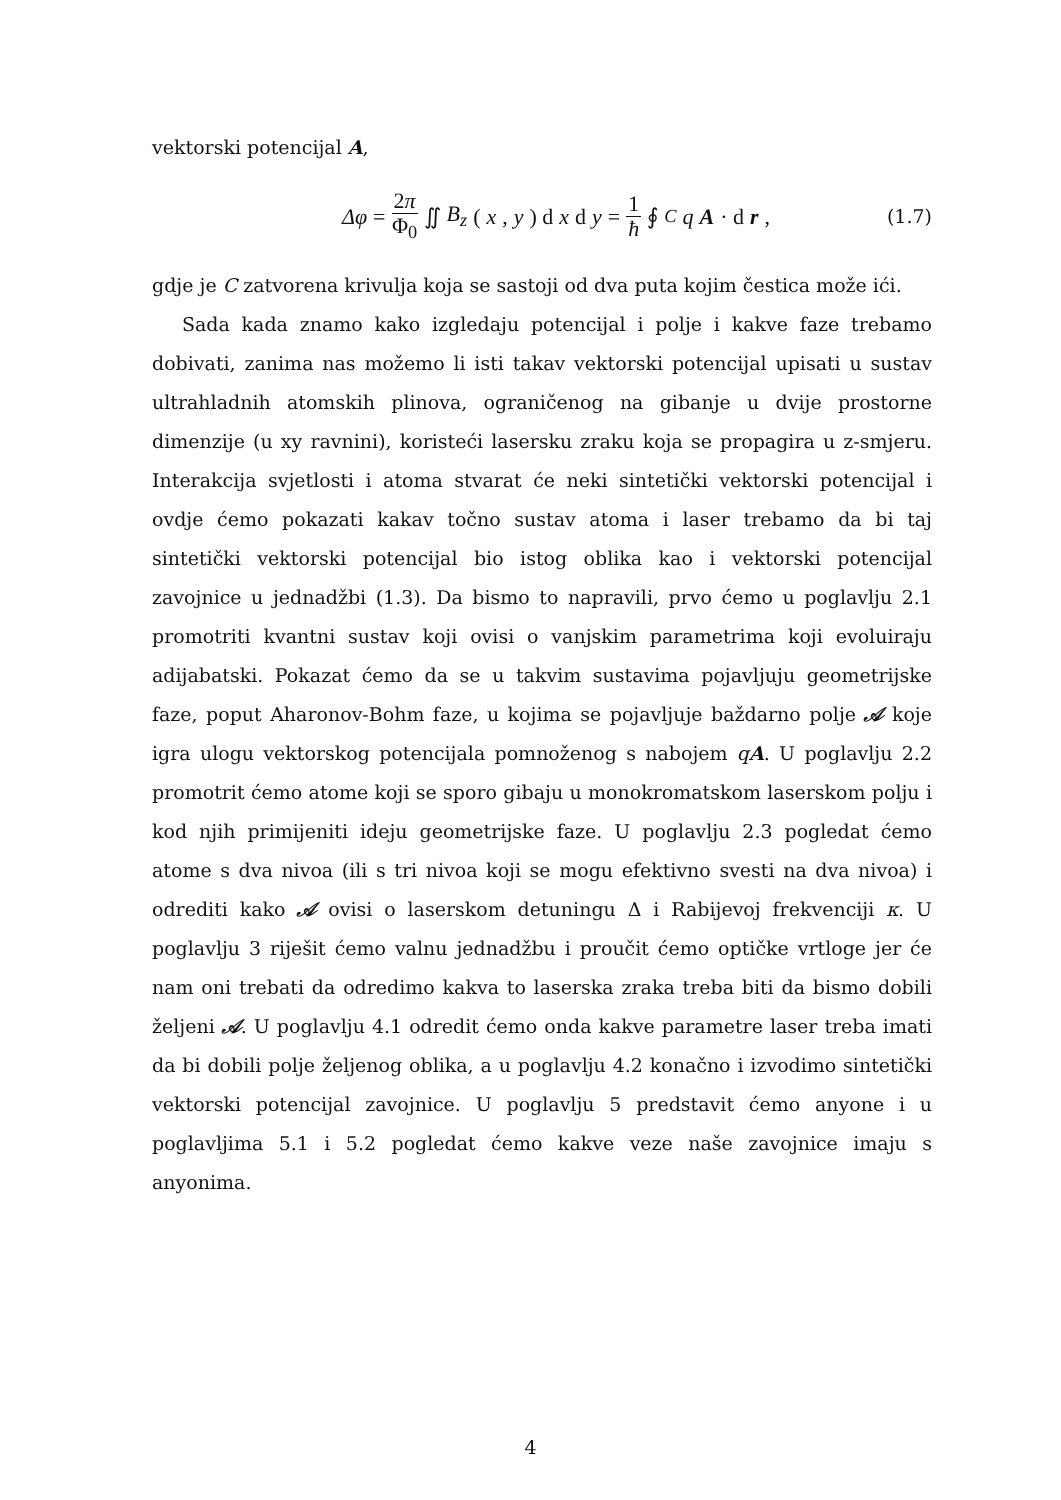vektorski potencijal A,
Δφ = 2π Φ<sub>0</sub> ∬ B<sub>z</sub> (x, y) d x d y = 1 ħ ∮<sub>C</sub> q A · d r ,
(1.7)
gdje je C zatvorena krivulja koja se sastoji od dva puta kojim čestica može ići.
Sada kada znamo kako izgledaju potencijal i polje i kakve faze trebamo dobivati, zanima nas možemo li isti takav vektorski potencijal upisati u sustav ultrahladnih atomskih plinova, ograničenog na gibanje u dvije prostorne dimenzije (u xy ravnini), koristeći lasersku zraku koja se propagira u z-smjeru. Interakcija svjetlosti i atoma stvarat će neki sintetički vektorski potencijal i ovdje ćemo pokazati kakav točno sustav atoma i laser trebamo da bi taj sintetički vektorski potencijal bio istog oblika kao i vektorski potencijal zavojnice u jednadžbi (1.3). Da bismo to napravili, prvo ćemo u poglavlju 2.1 promotriti kvantni sustav koji ovisi o vanjskim parametrima koji evoluiraju adijabatski. Pokazat ćemo da se u takvim sustavima pojavljuju geometrijske faze, poput Aharonov-Bohm faze, u kojima se pojavljuje baždarno polje 𝒜 koje igra ulogu vektorskog potencijala pomnoženog s nabojem qA. U poglavlju 2.2 promotrit ćemo atome koji se sporo gibaju u monokromatskom laserskom polju i kod njih primijeniti ideju geometrijske faze. U poglavlju 2.3 pogledat ćemo atome s dva nivoa (ili s tri nivoa koji se mogu efektivno svesti na dva nivoa) i odrediti kako 𝒜 ovisi o laserskom detuningu Δ i Rabijevoj frekvenciji κ. U poglavlju 3 riješit ćemo valnu jednadžbu i proučit ćemo optičke vrtloge jer će nam oni trebati da odredimo kakva to laserska zraka treba biti da bismo dobili željeni 𝒜. U poglavlju 4.1 odredit ćemo onda kakve parametre laser treba imati da bi dobili polje željenog oblika, a u poglavlju 4.2 konačno i izvodimo sintetički vektorski potencijal zavojnice. U poglavlju 5 predstavit ćemo anyone i u poglavljima 5.1 i 5.2 pogledat ćemo kakve veze naše zavojnice imaju s anyonima.
4